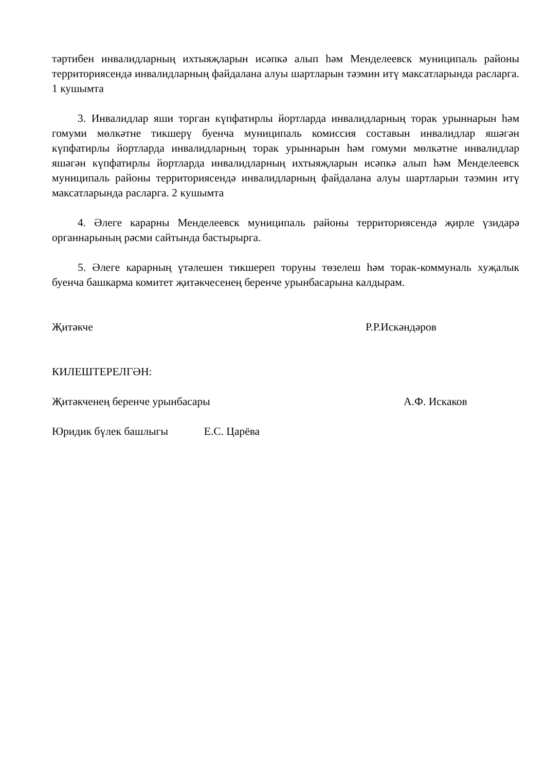тәртибен инвалидларның ихтыяҗларын исәпкә алып һәм Менделеевск муниципаль районы территориясендә инвалидларның файдалана алуы шартларын тәэмин итү максатларында расларга. 1 кушымта
3. Инвалидлар яши торган күпфатирлы йортларда инвалидларның торак урыннарын һәм гомуми мөлкәтне тикшерү буенча муниципаль комиссия составын инвалидлар яшәгән күпфатирлы йортларда инвалидларның торак урыннарын һәм гомуми мөлкәтне инвалидлар яшәгән күпфатирлы йортларда инвалидларның ихтыяҗларын исәпкә алып һәм Менделеевск муниципаль районы территориясендә инвалидларның файдалана алуы шартларын тәэмин итү максатларында расларга. 2 кушымта
4. Әлеге карарны Менделеевск муниципаль районы территориясендә җирле үзидарә органнарының рәсми сайтында бастырырга.
5. Әлеге карарның үтәлешен тикшереп торуны төзелеш һәм торак-коммуналь хуҗалык буенча башкарма комитет җитәкчесенең беренче урынбасарына калдырам.
Җитәкче Р.Р.Искәндәров
КИЛЕШТЕРЕЛГӘН:
Җитәкченең беренче урынбасары А.Ф. Искаков
Юридик бүлек башлыгы Е.С. Царёва